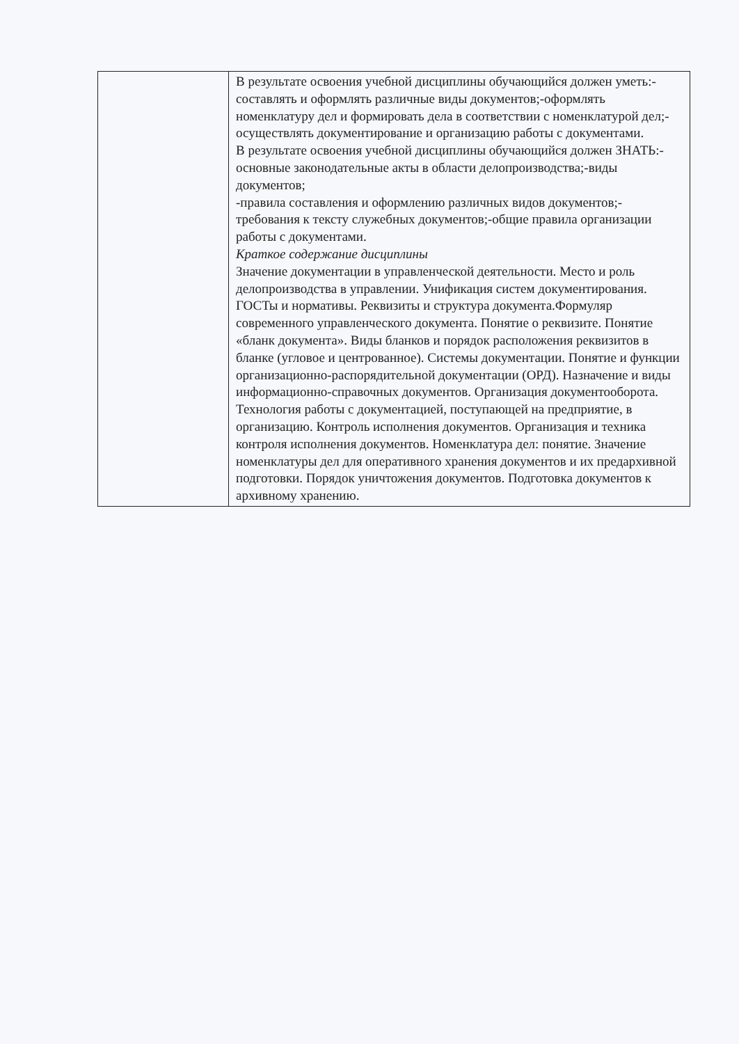| | В результате освоения учебной дисциплины обучающийся должен уметь:-составлять и оформлять различные виды документов;-оформлять номенклатуру дел и формировать дела в соответствии с номенклатурой дел;-осуществлять документирование и организацию работы с документами. В результате освоения учебной дисциплины обучающийся должен ЗНАТЬ:-основные законодательные акты в области делопроизводства;-виды документов; -правила составления и оформлению различных видов документов;-требования к тексту служебных документов;-общие правила организации работы с документами. Краткое содержание дисциплины Значение документации в управленческой деятельности. Место и роль делопроизводства в управлении. Унификация систем документирования. ГОСТы и нормативы. Реквизиты и структура документа.Формуляр современного управленческого документа. Понятие о реквизите. Понятие «бланк документа». Виды бланков и порядок расположения реквизитов в бланке (угловое и центрованное). Системы документации. Понятие и функции организационно-распорядительной документации (ОРД). Назначение и виды информационно-справочных документов. Организация документооборота. Технология работы с документацией, поступающей на предприятие, в организацию. Контроль исполнения документов. Организация и техника контроля исполнения документов. Номенклатура дел: понятие. Значение номенклатуры дел для оперативного хранения документов и их предархивной подготовки. Порядок уничтожения документов. Подготовка документов к архивному хранению. |